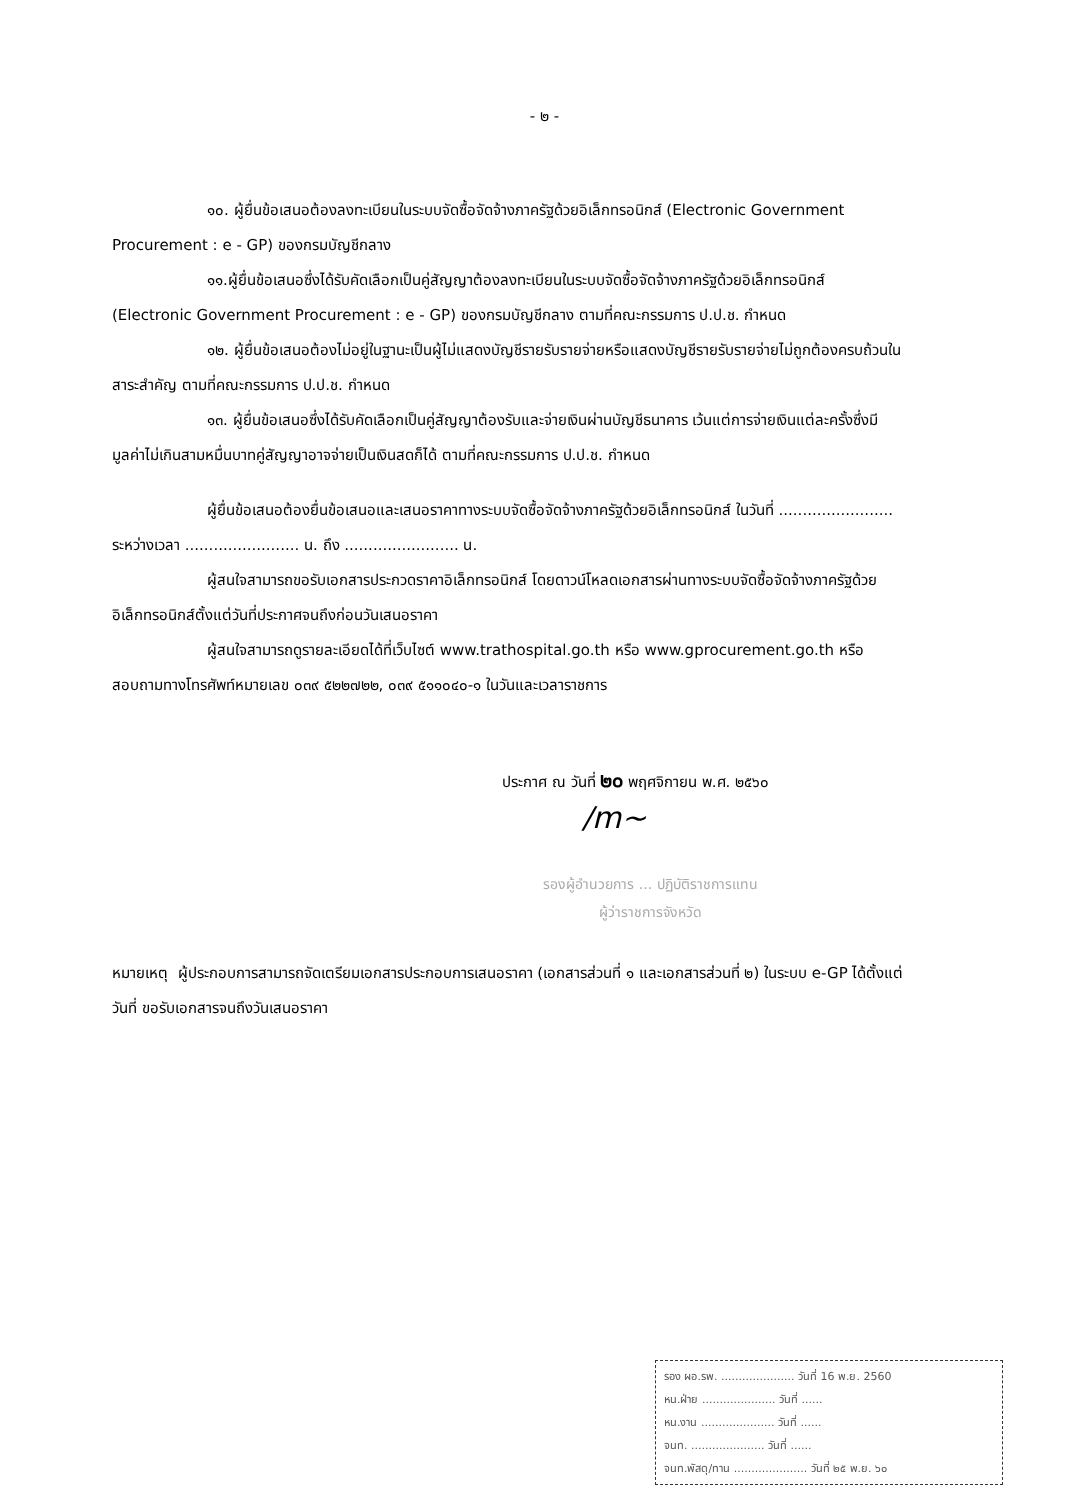- ๒ -
๑๐. ผู้ยื่นข้อเสนอต้องลงทะเบียนในระบบจัดซื้อจัดจ้างภาครัฐด้วยอิเล็กทรอนิกส์ (Electronic Government Procurement : e - GP) ของกรมบัญชีกลาง
๑๑.ผู้ยื่นข้อเสนอซึ่งได้รับคัดเลือกเป็นคู่สัญญาต้องลงทะเบียนในระบบจัดซื้อจัดจ้างภาครัฐด้วยอิเล็กทรอนิกส์ (Electronic Government Procurement : e - GP) ของกรมบัญชีกลาง ตามที่คณะกรรมการ ป.ป.ช. กำหนด
๑๒. ผู้ยื่นข้อเสนอต้องไม่อยู่ในฐานะเป็นผู้ไม่แสดงบัญชีรายรับรายจ่ายหรือแสดงบัญชีรายรับรายจ่ายไม่ถูกต้องครบถ้วนในสาระสำคัญ ตามที่คณะกรรมการ ป.ป.ช. กำหนด
๑๓. ผู้ยื่นข้อเสนอซึ่งได้รับคัดเลือกเป็นคู่สัญญาต้องรับและจ่ายเงินผ่านบัญชีธนาคาร เว้นแต่การจ่ายเงินแต่ละครั้งซึ่งมีมูลค่าไม่เกินสามหมื่นบาทคู่สัญญาอาจจ่ายเป็นเงินสดก็ได้ ตามที่คณะกรรมการ ป.ป.ช. กำหนด
ผู้ยื่นข้อเสนอต้องยื่นข้อเสนอและเสนอราคาทางระบบจัดซื้อจัดจ้างภาครัฐด้วยอิเล็กทรอนิกส์ ในวันที่ ........................ ระหว่างเวลา ........................ น. ถึง ........................ น.
ผู้สนใจสามารถขอรับเอกสารประกวดราคาอิเล็กทรอนิกส์ โดยดาวน์โหลดเอกสารผ่านทางระบบจัดซื้อจัดจ้างภาครัฐด้วยอิเล็กทรอนิกส์ตั้งแต่วันที่ประกาศจนถึงก่อนวันเสนอราคา
ผู้สนใจสามารถดูรายละเอียดได้ที่เว็บไซต์ www.trathospital.go.th หรือ www.gprocurement.go.th หรือสอบถามทางโทรศัพท์หมายเลข ๐๓๙ ๕๒๒๗๒๒, ๐๓๙ ๕๑๑๐๔๐-๑ ในวันและเวลาราชการ
ประกาศ ณ วันที่ ๒๐ พฤศจิกายน พ.ศ. ๒๕๖๐
/m~
รองผู้อำนวยการ ... ปฏิบัติราชการแทน
ผู้ว่าราชการจังหวัด
หมายเหตุ ผู้ประกอบการสามารถจัดเตรียมเอกสารประกอบการเสนอราคา (เอกสารส่วนที่ ๑ และเอกสารส่วนที่ ๒) ในระบบ e-GP ได้ตั้งแต่วันที่ ขอรับเอกสารจนถึงวันเสนอราคา
รอง ผอ.รพ. ..................... วันที่ 16 พ.ย. 2560
หน.ฝ่าย ..................... วันที่ ......
หน.งาน ..................... วันที่ ......
จนท. ..................... วันที่ ......
จนท.พัสดุ/ทาน ..................... วันที่ ๒๕ พ.ย. ๖๐